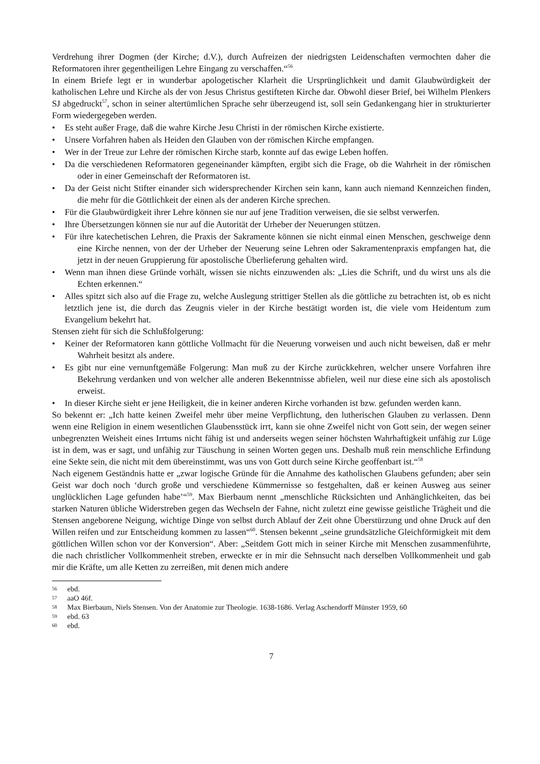Verdrehung ihrer Dogmen (der Kirche; d.V.), durch Aufreizen der niedrigsten Leidenschaften vermochten daher die Reformatoren ihrer gegentheiligen Lehre Eingang zu verschaffen.“<sup>56</sup>
In einem Briefe legt er in wunderbar apologetischer Klarheit die Ursprünglichkeit und damit Glaubwürdigkeit der katholischen Lehre und Kirche als der von Jesus Christus gestifteten Kirche dar. Obwohl dieser Brief, bei Wilhelm Plenkers SJ abgedruckt<sup>57</sup>, schon in seiner altertümlichen Sprache sehr überzeugend ist, soll sein Gedankengang hier in strukturierter Form wiedergegeben werden.
• Es steht außer Frage, daß die wahre Kirche Jesu Christi in der römischen Kirche existierte.
• Unsere Vorfahren haben als Heiden den Glauben von der römischen Kirche empfangen.
• Wer in der Treue zur Lehre der römischen Kirche starb, konnte auf das ewige Leben hoffen.
• Da die verschiedenen Reformatoren gegeneinander kämpften, ergibt sich die Frage, ob die Wahrheit in der römischen oder in einer Gemeinschaft der Reformatoren ist.
• Da der Geist nicht Stifter einander sich widersprechender Kirchen sein kann, kann auch niemand Kennzeichen finden, die mehr für die Göttlichkeit der einen als der anderen Kirche sprechen.
• Für die Glaubwürdigkeit ihrer Lehre können sie nur auf jene Tradition verweisen, die sie selbst verwerfen.
• Ihre Übersetzungen können sie nur auf die Autorität der Urheber der Neuerungen stützen.
• Für ihre katechetischen Lehren, die Praxis der Sakramente können sie nicht einmal einen Menschen, geschweige denn eine Kirche nennen, von der der Urheber der Neuerung seine Lehren oder Sakramentenpraxis empfangen hat, die jetzt in der neuen Gruppierung für apostolische Überlieferung gehalten wird.
• Wenn man ihnen diese Gründe vorhält, wissen sie nichts einzuwenden als: „Lies die Schrift, und du wirst uns als die Echten erkennen.“
• Alles spitzt sich also auf die Frage zu, welche Auslegung strittiger Stellen als die göttliche zu betrachten ist, ob es nicht letztlich jene ist, die durch das Zeugnis vieler in der Kirche bestätigt worden ist, die viele vom Heidentum zum Evangelium bekehrt hat.
Stensen zieht für sich die Schlußfolgerung:
• Keiner der Reformatoren kann göttliche Vollmacht für die Neuerung vorweisen und auch nicht beweisen, daß er mehr Wahrheit besitzt als andere.
• Es gibt nur eine vernunftgemäße Folgerung: Man muß zu der Kirche zurückkehren, welcher unsere Vorfahren ihre Bekehrung verdanken und von welcher alle anderen Bekenntnisse abfielen, weil nur diese eine sich als apostolisch erweist.
• In dieser Kirche sieht er jene Heiligkeit, die in keiner anderen Kirche vorhanden ist bzw. gefunden werden kann.
So bekennt er: „Ich hatte keinen Zweifel mehr über meine Verpflichtung, den lutherischen Glauben zu verlassen. Denn wenn eine Religion in einem wesentlichen Glaubensstück irrt, kann sie ohne Zweifel nicht von Gott sein, der wegen seiner unbegrenzten Weisheit eines Irrtums nicht fähig ist und anderseits wegen seiner höchsten Wahrhaftigkeit unfähig zur Lüge ist in dem, was er sagt, und unfähig zur Täuschung in seinen Worten gegen uns. Deshalb muß rein menschliche Erfindung eine Sekte sein, die nicht mit dem übereinstimmt, was uns von Gott durch seine Kirche geoffenbart ist.“<sup>58</sup>
Nach eigenem Geständnis hatte er „zwar logische Gründe für die Annahme des katholischen Glaubens gefunden; aber sein Geist war doch noch ‘durch große und verschiedene Kümmernisse so festgehalten, daß er keinen Ausweg aus seiner unglücklichen Lage gefunden habe’“<sup>59</sup>. Max Bierbaum nennt „menschliche Rücksichten und Anhänglichkeiten, das bei starken Naturen übliche Widerstreben gegen das Wechseln der Fahne, nicht zuletzt eine gewisse geistliche Trägheit und die Stensen angeborene Neigung, wichtige Dinge von selbst durch Ablauf der Zeit ohne Überstürzung und ohne Druck auf den Willen reifen und zur Entscheidung kommen zu lassen“<sup>60</sup>. Stensen bekennt „seine grundsätzliche Gleichförmigkeit mit dem göttlichen Willen schon vor der Konversion“. Aber: „Seitdem Gott mich in seiner Kirche mit Menschen zusammenführte, die nach christlicher Vollkommenheit streben, erweckte er in mir die Sehnsucht nach derselben Vollkommenheit und gab mir die Kräfte, um alle Ketten zu zerreißen, mit denen mich andere
56 ebd.
57 aaO 46f.
58 Max Bierbaum, Niels Stensen. Von der Anatomie zur Theologie. 1638-1686. Verlag Aschendorff Münster 1959, 60
59 ebd. 63
60 ebd.
7